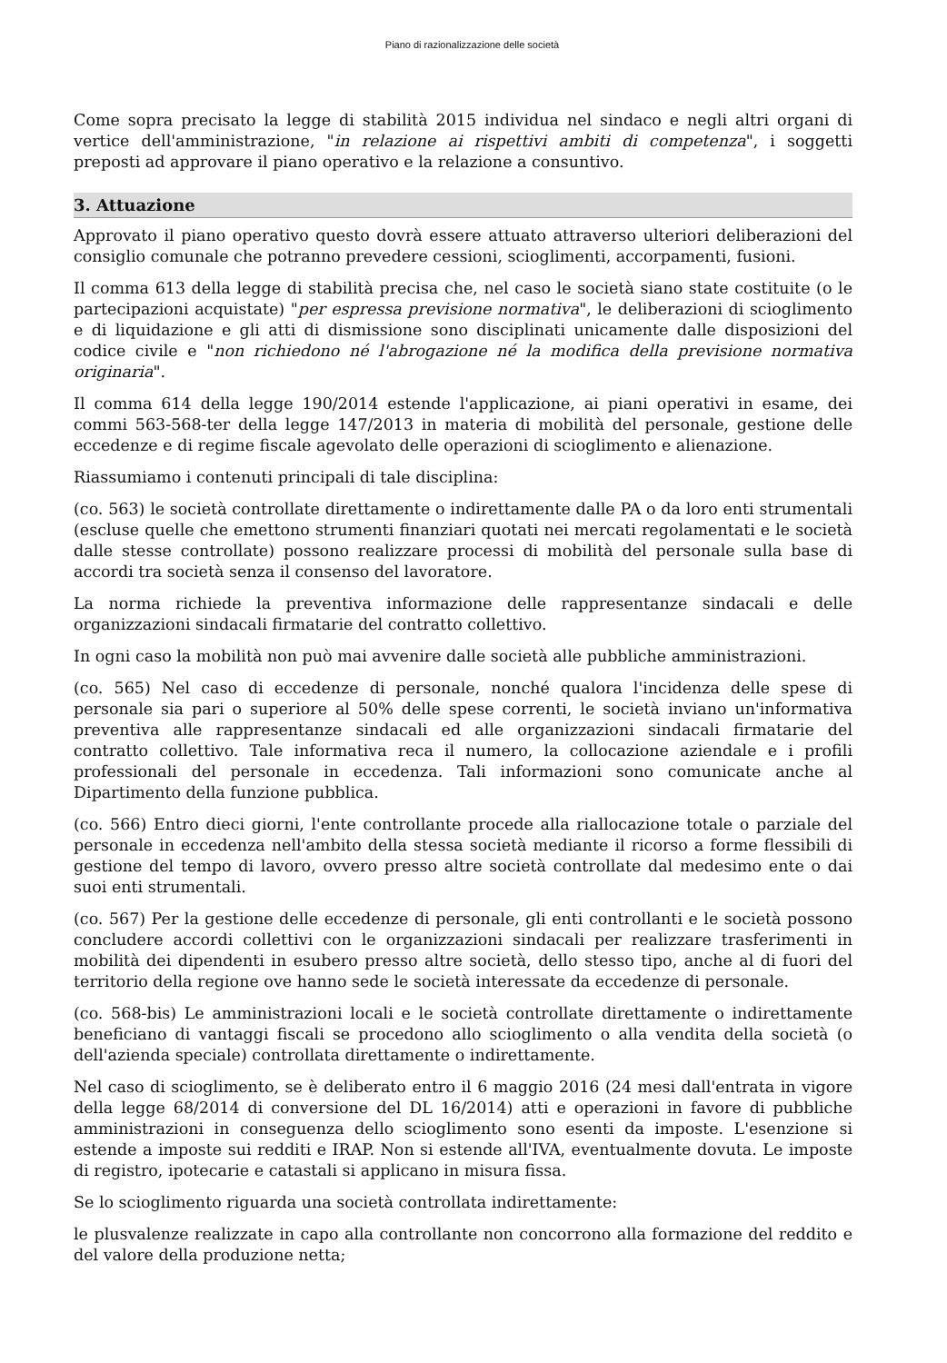Piano di razionalizzazione delle società
Come sopra precisato la legge di stabilità 2015 individua nel sindaco e negli altri organi di vertice dell'amministrazione, "in relazione ai rispettivi ambiti di competenza", i soggetti preposti ad approvare il piano operativo e la relazione a consuntivo.
3. Attuazione
Approvato il piano operativo questo dovrà essere attuato attraverso ulteriori deliberazioni del consiglio comunale che potranno prevedere cessioni, scioglimenti, accorpamenti, fusioni.
Il comma 613 della legge di stabilità precisa che, nel caso le società siano state costituite (o le partecipazioni acquistate) "per espressa previsione normativa", le deliberazioni di scioglimento e di liquidazione e gli atti di dismissione sono disciplinati unicamente dalle disposizioni del codice civile e "non richiedono né l'abrogazione né la modifica della previsione normativa originaria".
Il comma 614 della legge 190/2014 estende l'applicazione, ai piani operativi in esame, dei commi 563-568-ter della legge 147/2013 in materia di mobilità del personale, gestione delle eccedenze e di regime fiscale agevolato delle operazioni di scioglimento e alienazione.
Riassumiamo i contenuti principali di tale disciplina:
(co. 563) le società controllate direttamente o indirettamente dalle PA o da loro enti strumentali (escluse quelle che emettono strumenti finanziari quotati nei mercati regolamentati e le società dalle stesse controllate) possono realizzare processi di mobilità del personale sulla base di accordi tra società senza il consenso del lavoratore.
La norma richiede la preventiva informazione delle rappresentanze sindacali e delle organizzazioni sindacali firmatarie del contratto collettivo.
In ogni caso la mobilità non può mai avvenire dalle società alle pubbliche amministrazioni.
(co. 565) Nel caso di eccedenze di personale, nonché qualora l'incidenza delle spese di personale sia pari o superiore al 50% delle spese correnti, le società inviano un'informativa preventiva alle rappresentanze sindacali ed alle organizzazioni sindacali firmatarie del contratto collettivo. Tale informativa reca il numero, la collocazione aziendale e i profili professionali del personale in eccedenza. Tali informazioni sono comunicate anche al Dipartimento della funzione pubblica.
(co. 566) Entro dieci giorni, l'ente controllante procede alla riallocazione totale o parziale del personale in eccedenza nell'ambito della stessa società mediante il ricorso a forme flessibili di gestione del tempo di lavoro, ovvero presso altre società controllate dal medesimo ente o dai suoi enti strumentali.
(co. 567) Per la gestione delle eccedenze di personale, gli enti controllanti e le società possono concludere accordi collettivi con le organizzazioni sindacali per realizzare trasferimenti in mobilità dei dipendenti in esubero presso altre società, dello stesso tipo, anche al di fuori del territorio della regione ove hanno sede le società interessate da eccedenze di personale.
(co. 568-bis) Le amministrazioni locali e le società controllate direttamente o indirettamente beneficiano di vantaggi fiscali se procedono allo scioglimento o alla vendita della società (o dell'azienda speciale) controllata direttamente o indirettamente.
Nel caso di scioglimento, se è deliberato entro il 6 maggio 2016 (24 mesi dall'entrata in vigore della legge 68/2014 di conversione del DL 16/2014) atti e operazioni in favore di pubbliche amministrazioni in conseguenza dello scioglimento sono esenti da imposte. L'esenzione si estende a imposte sui redditi e IRAP. Non si estende all'IVA, eventualmente dovuta. Le imposte di registro, ipotecarie e catastali si applicano in misura fissa.
Se lo scioglimento riguarda una società controllata indirettamente:
le plusvalenze realizzate in capo alla controllante non concorrono alla formazione del reddito e del valore della produzione netta;